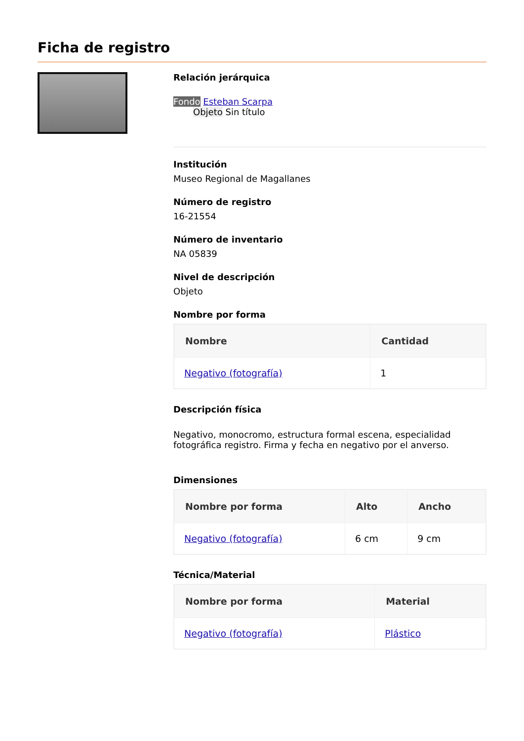Ficha de registro
Relación jerárquica
Fondo Esteban Scarpa
Objeto Sin título
Institución
Museo Regional de Magallanes
Número de registro
16-21554
Número de inventario
NA 05839
Nivel de descripción
Objeto
Nombre por forma
| Nombre | Cantidad |
| --- | --- |
| Negativo (fotografía) | 1 |
Descripción física
Negativo, monocromo, estructura formal escena, especialidad fotográfica registro. Firma y fecha en negativo por el anverso.
Dimensiones
| Nombre por forma | Alto | Ancho |
| --- | --- | --- |
| Negativo (fotografía) | 6 cm | 9 cm |
Técnica/Material
| Nombre por forma | Material |
| --- | --- |
| Negativo (fotografía) | Plástico |